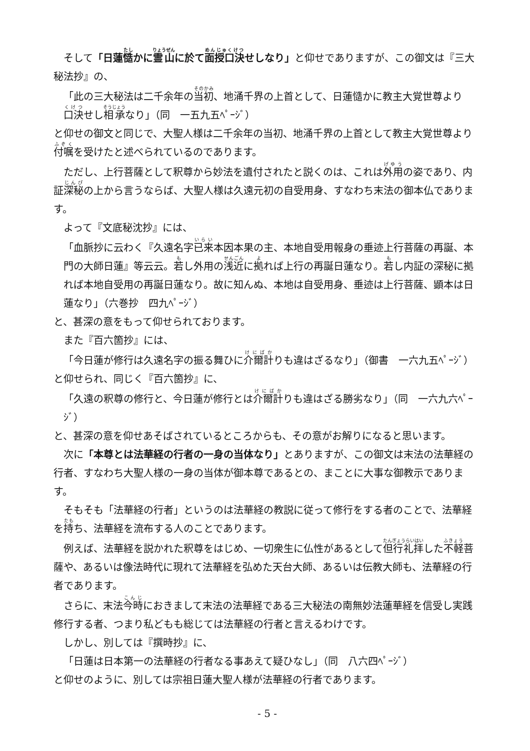そして「日蓮慥かに霊山に於て面授口決せしなり」と仰せでありますが、この御文は『三大秘法抄』の、
「此の三大秘法は二千余年の当初、地涌千界の上首として、日蓮慥かに教主大覚世尊より口決せし相承なり」（同　一五九五ﾍﾟｰｼﾞ）
と仰せの御文と同じで、大聖人様は二千余年の当初、地涌千界の上首として教主大覚世尊より付嘱を受けたと述べられているのであります。
ただし、上行菩薩として釈尊から妙法を遺付されたと説くのは、これは外用の姿であり、内証深秘の上から言うならば、大聖人様は久遠元初の自受用身、すなわち末法の御本仏であります。
よって『文底秘沈抄』には、
「血脈抄に云わく『久遠名字已来本因本果の主、本地自受用報身の垂迹上行菩薩の再誕、本門の大師日蓮』等云云。若し外用の浅近に拠れば上行の再誕日蓮なり。若し内証の深秘に拠れば本地自受用の再誕日蓮なり。故に知んぬ、本地は自受用身、垂迹は上行菩薩、顕本は日蓮なり」（六巻抄　四九ﾍﾟｰｼﾞ）
と、甚深の意をもって仰せられております。
また『百六箇抄』には、
「今日蓮が修行は久遠名字の振る舞ひに介爾計りも違はざるなり」（御書　一六九五ﾍﾟｰｼﾞ）
と仰せられ、同じく『百六箇抄』に、
「久遠の釈尊の修行と、今日蓮が修行とは介爾計りも違はざる勝劣なり」（同　一六九六ﾍﾟｰｼﾞ）
と、甚深の意を仰せあそばされているところからも、その意がお解りになると思います。
次に「本尊とは法華経の行者の一身の当体なり」とありますが、この御文は末法の法華経の行者、すなわち大聖人様の一身の当体が御本尊であるとの、まことに大事な御教示であります。
そもそも「法華経の行者」というのは法華経の教説に従って修行をする者のことで、法華経を持ち、法華経を流布する人のことであります。
例えば、法華経を説かれた釈尊をはじめ、一切衆生に仏性があるとして但行礼拝した不軽菩薩や、あるいは像法時代に現れて法華経を弘めた天台大師、あるいは伝教大師も、法華経の行者であります。
さらに、末法今時におきまして末法の法華経である三大秘法の南無妙法蓮華経を信受し実践修行する者、つまり私どもも総じては法華経の行者と言えるわけです。
しかし、別しては『撰時抄』に、
「日蓮は日本第一の法華経の行者なる事あえて疑ひなし」（同　八六四ﾍﾟｰｼﾞ）
と仰せのように、別しては宗祖日蓮大聖人様が法華経の行者であります。
- 5 -